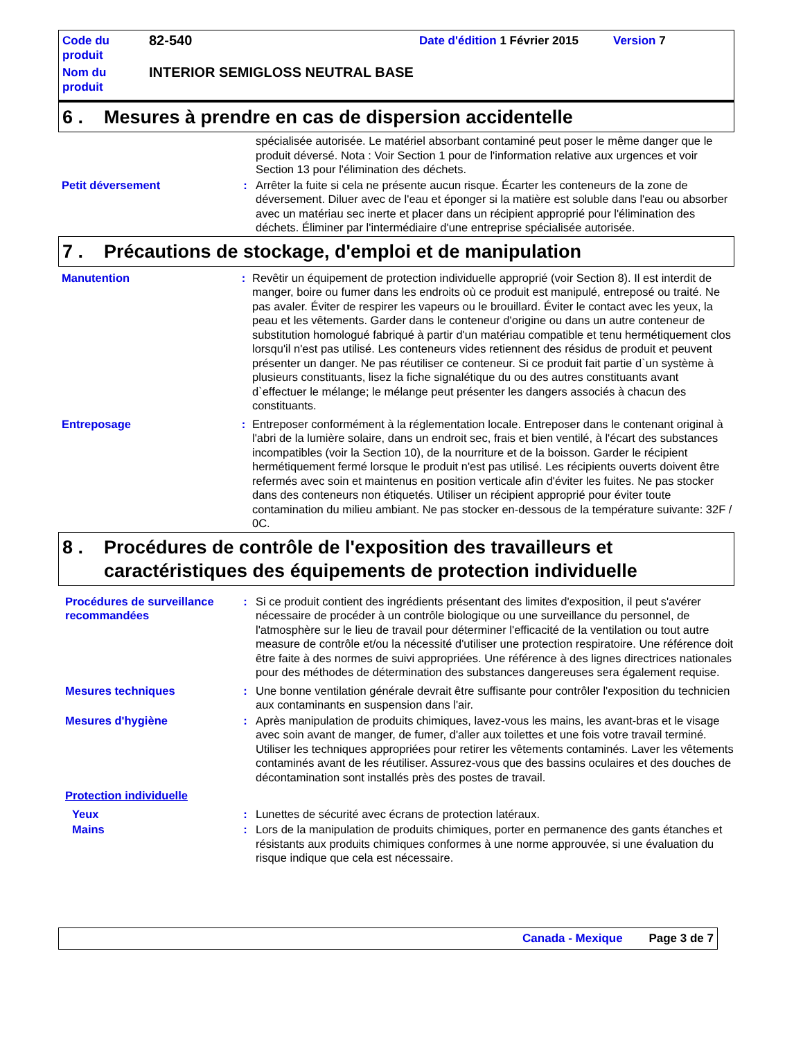| Code du produit | 82-540 | Date d'édition 1 Février 2015 | Version 7 |
| Nom du produit | INTERIOR SEMIGLOSS NEUTRAL BASE | | |
6 . Mesures à prendre en cas de dispersion accidentelle
spécialisée autorisée. Le matériel absorbant contaminé peut poser le même danger que le produit déversé. Nota : Voir Section 1 pour de l'information relative aux urgences et voir Section 13 pour l'élimination des déchets.
Petit déversement: Arrêter la fuite si cela ne présente aucun risque. Écarter les conteneurs de la zone de déversement. Diluer avec de l'eau et éponger si la matière est soluble dans l'eau ou absorber avec un matériau sec inerte et placer dans un récipient approprié pour l'élimination des déchets. Éliminer par l'intermédiaire d'une entreprise spécialisée autorisée.
7 . Précautions de stockage, d'emploi et de manipulation
Manutention: Revêtir un équipement de protection individuelle approprié (voir Section 8). Il est interdit de manger, boire ou fumer dans les endroits où ce produit est manipulé, entreposé ou traité. Ne pas avaler. Éviter de respirer les vapeurs ou le brouillard. Éviter le contact avec les yeux, la peau et les vêtements. Garder dans le conteneur d'origine ou dans un autre conteneur de substitution homologué fabriqué à partir d'un matériau compatible et tenu hermétiquement clos lorsqu'il n'est pas utilisé. Les conteneurs vides retiennent des résidus de produit et peuvent présenter un danger. Ne pas réutiliser ce conteneur. Si ce produit fait partie d`un système à plusieurs constituants, lisez la fiche signalétique du ou des autres constituants avant d`effectuer le mélange; le mélange peut présenter les dangers associés à chacun des constituants.
Entreposage: Entreposer conformément à la réglementation locale. Entreposer dans le contenant original à l'abri de la lumière solaire, dans un endroit sec, frais et bien ventilé, à l'écart des substances incompatibles (voir la Section 10), de la nourriture et de la boisson. Garder le récipient hermétiquement fermé lorsque le produit n'est pas utilisé. Les récipients ouverts doivent être refermés avec soin et maintenus en position verticale afin d'éviter les fuites. Ne pas stocker dans des conteneurs non étiquetés. Utiliser un récipient approprié pour éviter toute contamination du milieu ambiant. Ne pas stocker en-dessous de la température suivante: 32F / 0C.
8 . Procédures de contrôle de l'exposition des travailleurs et caractéristiques des équipements de protection individuelle
Procédures de surveillance recommandées: Si ce produit contient des ingrédients présentant des limites d'exposition, il peut s'avérer nécessaire de procéder à un contrôle biologique ou une surveillance du personnel, de l'atmosphère sur le lieu de travail pour déterminer l'efficacité de la ventilation ou tout autre measure de contrôle et/ou la nécessité d'utiliser une protection respiratoire. Une référence doit être faite à des normes de suivi appropriées. Une référence à des lignes directrices nationales pour des méthodes de détermination des substances dangereuses sera également requise.
Mesures techniques: Une bonne ventilation générale devrait être suffisante pour contrôler l'exposition du technicien aux contaminants en suspension dans l'air.
Mesures d'hygiène: Après manipulation de produits chimiques, lavez-vous les mains, les avant-bras et le visage avec soin avant de manger, de fumer, d'aller aux toilettes et une fois votre travail terminé. Utiliser les techniques appropriées pour retirer les vêtements contaminés. Laver les vêtements contaminés avant de les réutiliser. Assurez-vous que des bassins oculaires et des douches de décontamination sont installés près des postes de travail.
Protection individuelle
Yeux: Lunettes de sécurité avec écrans de protection latéraux.
Mains: Lors de la manipulation de produits chimiques, porter en permanence des gants étanches et résistants aux produits chimiques conformes à une norme approuvée, si une évaluation du risque indique que cela est nécessaire.
Canada - Mexique Page 3 de 7